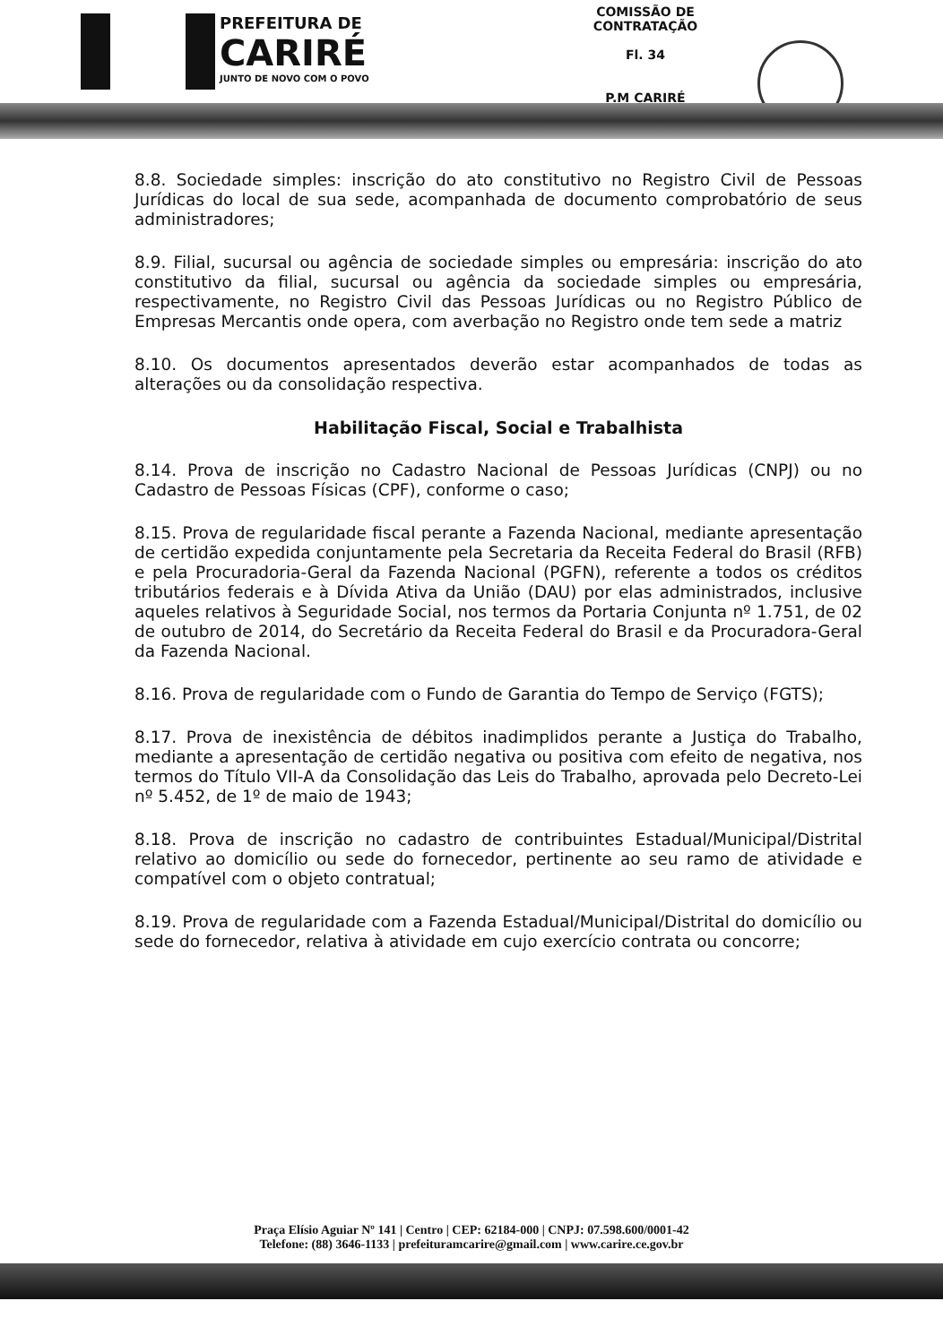PREFEITURA DE
CARIRÉ
JUNTO DE NOVO COM O POVO
COMISSÃO DE CONTRATAÇÃO
Fl. 34
P.M CARIRÉ
8.8. Sociedade simples: inscrição do ato constitutivo no Registro Civil de Pessoas Jurídicas do local de sua sede, acompanhada de documento comprobatório de seus administradores;
8.9. Filial, sucursal ou agência de sociedade simples ou empresária: inscrição do ato constitutivo da filial, sucursal ou agência da sociedade simples ou empresária, respectivamente, no Registro Civil das Pessoas Jurídicas ou no Registro Público de Empresas Mercantis onde opera, com averbação no Registro onde tem sede a matriz
8.10. Os documentos apresentados deverão estar acompanhados de todas as alterações ou da consolidação respectiva.
Habilitação Fiscal, Social e Trabalhista
8.14. Prova de inscrição no Cadastro Nacional de Pessoas Jurídicas (CNPJ) ou no Cadastro de Pessoas Físicas (CPF), conforme o caso;
8.15. Prova de regularidade fiscal perante a Fazenda Nacional, mediante apresentação de certidão expedida conjuntamente pela Secretaria da Receita Federal do Brasil (RFB) e pela Procuradoria-Geral da Fazenda Nacional (PGFN), referente a todos os créditos tributários federais e à Dívida Ativa da União (DAU) por elas administrados, inclusive aqueles relativos à Seguridade Social, nos termos da Portaria Conjunta nº 1.751, de 02 de outubro de 2014, do Secretário da Receita Federal do Brasil e da Procuradora-Geral da Fazenda Nacional.
8.16. Prova de regularidade com o Fundo de Garantia do Tempo de Serviço (FGTS);
8.17. Prova de inexistência de débitos inadimplidos perante a Justiça do Trabalho, mediante a apresentação de certidão negativa ou positiva com efeito de negativa, nos termos do Título VII-A da Consolidação das Leis do Trabalho, aprovada pelo Decreto-Lei nº 5.452, de 1º de maio de 1943;
8.18. Prova de inscrição no cadastro de contribuintes Estadual/Municipal/Distrital relativo ao domicílio ou sede do fornecedor, pertinente ao seu ramo de atividade e compatível com o objeto contratual;
8.19. Prova de regularidade com a Fazenda Estadual/Municipal/Distrital do domicílio ou sede do fornecedor, relativa à atividade em cujo exercício contrata ou concorre;
Praça Elísio Aguiar Nº 141 | Centro | CEP: 62184-000 | CNPJ: 07.598.600/0001-42
Telefone: (88) 3646-1133 | prefeituramcarire@gmail.com | www.carire.ce.gov.br